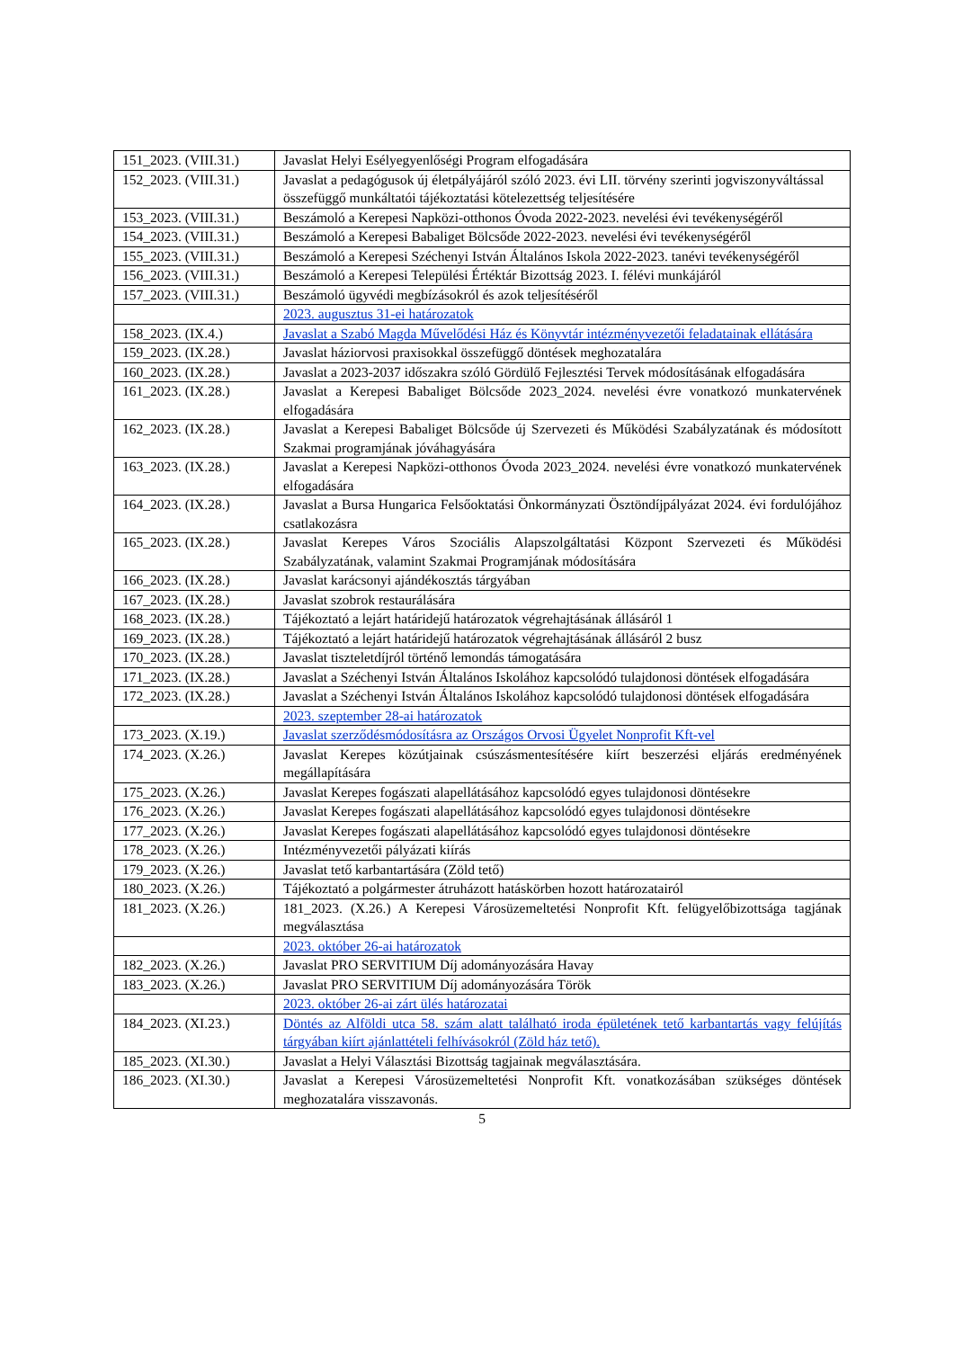| 151_2023. (VIII.31.) | Javaslat Helyi Esélyegyenlőségi Program elfogadására |
| 152_2023. (VIII.31.) | Javaslat a pedagógusok új életpályájáról szóló 2023. évi LII. törvény szerinti jogviszonyváltással összefüggő munkáltatói tájékoztatási kötelezettség teljesítésére |
| 153_2023. (VIII.31.) | Beszámoló a Kerepesi Napközi-otthonos Óvoda 2022-2023. nevelési évi tevékenységéről |
| 154_2023. (VIII.31.) | Beszámoló a Kerepesi Babaliget Bölcsőde 2022-2023. nevelési évi tevékenységéről |
| 155_2023. (VIII.31.) | Beszámoló a Kerepesi Széchenyi István Általános Iskola 2022-2023. tanévi tevékenységéről |
| 156_2023. (VIII.31.) | Beszámoló a Kerepesi Települési Értéktár Bizottság 2023. I. félévi munkájáról |
| 157_2023. (VIII.31.) | Beszámoló ügyvédi megbízásokról és azok teljesítéséről |
| | 2023. augusztus 31-ei határozatok |
| 158_2023. (IX.4.) | Javaslat a Szabó Magda Művelődési Ház és Könyvtár intézményvezetői feladatainak ellátására |
| 159_2023. (IX.28.) | Javaslat háziorvosi praxisokkal összefüggő döntések meghozatalára |
| 160_2023. (IX.28.) | Javaslat a 2023-2037 időszakra szóló Gördülő Fejlesztési Tervek módosításának elfogadására |
| 161_2023. (IX.28.) | Javaslat a Kerepesi Babaliget Bölcsőde 2023_2024. nevelési évre vonatkozó munkatervének elfogadására |
| 162_2023. (IX.28.) | Javaslat a Kerepesi Babaliget Bölcsőde új Szervezeti és Működési Szabályzatának és módosított Szakmai programjának jóváhagyására |
| 163_2023. (IX.28.) | Javaslat a Kerepesi Napközi-otthonos Óvoda 2023_2024. nevelési évre vonatkozó munkatervének elfogadására |
| 164_2023. (IX.28.) | Javaslat a Bursa Hungarica Felsőoktatási Önkormányzati Ösztöndíjpályázat 2024. évi fordulójához csatlakozásra |
| 165_2023. (IX.28.) | Javaslat Kerepes Város Szociális Alapszolgáltatási Központ Szervezeti és Működési Szabályzatának, valamint Szakmai Programjának módosítására |
| 166_2023. (IX.28.) | Javaslat karácsonyi ajándékosztás tárgyában |
| 167_2023. (IX.28.) | Javaslat szobrok restaurálására |
| 168_2023. (IX.28.) | Tájékoztató a lejárt határidejű határozatok végrehajtásának állásáról 1 |
| 169_2023. (IX.28.) | Tájékoztató a lejárt határidejű határozatok végrehajtásának állásáról 2 busz |
| 170_2023. (IX.28.) | Javaslat tiszteletdíjról történő lemondás támogatására |
| 171_2023. (IX.28.) | Javaslat a Széchenyi István Általános Iskolához kapcsolódó tulajdonosi döntések elfogadására |
| 172_2023. (IX.28.) | Javaslat a Széchenyi István Általános Iskolához kapcsolódó tulajdonosi döntések elfogadására |
| | 2023. szeptember 28-ai határozatok |
| 173_2023. (X.19.) | Javaslat szerződésmódosításra az Országos Orvosi Ügyelet Nonprofit Kft-vel |
| 174_2023. (X.26.) | Javaslat Kerepes közútjainak csúszásmentesítésére kiírt beszerzési eljárás eredményének megállapítására |
| 175_2023. (X.26.) | Javaslat Kerepes fogászati alapellátásához kapcsolódó egyes tulajdonosi döntésekre |
| 176_2023. (X.26.) | Javaslat Kerepes fogászati alapellátásához kapcsolódó egyes tulajdonosi döntésekre |
| 177_2023. (X.26.) | Javaslat Kerepes fogászati alapellátásához kapcsolódó egyes tulajdonosi döntésekre |
| 178_2023. (X.26.) | Intézményvezetői pályázati kiírás |
| 179_2023. (X.26.) | Javaslat tető karbantartására (Zöld tető) |
| 180_2023. (X.26.) | Tájékoztató a polgármester átruházott hatáskörben hozott határozatairól |
| 181_2023. (X.26.) | 181_2023. (X.26.) A Kerepesi Városüzemeltetési Nonprofit Kft. felügyelőbizottsága tagjának megválasztása |
| | 2023. október 26-ai határozatok |
| 182_2023. (X.26.) | Javaslat PRO SERVITIUM Díj adományozására Havay |
| 183_2023. (X.26.) | Javaslat PRO SERVITIUM Díj adományozására Török |
| | 2023. október 26-ai zárt ülés határozatai |
| 184_2023. (XI.23.) | Döntés az Alföldi utca 58. szám alatt található iroda épületének tető karbantartás vagy felújítás tárgyában kiírt ajánlattételi felhívásokról (Zöld ház tető). |
| 185_2023. (XI.30.) | Javaslat a Helyi Választási Bizottság tagjainak megválasztására. |
| 186_2023. (XI.30.) | Javaslat a Kerepesi Városüzemeltetési Nonprofit Kft. vonatkozásában szükséges döntések meghozatalára visszavonás. |
5